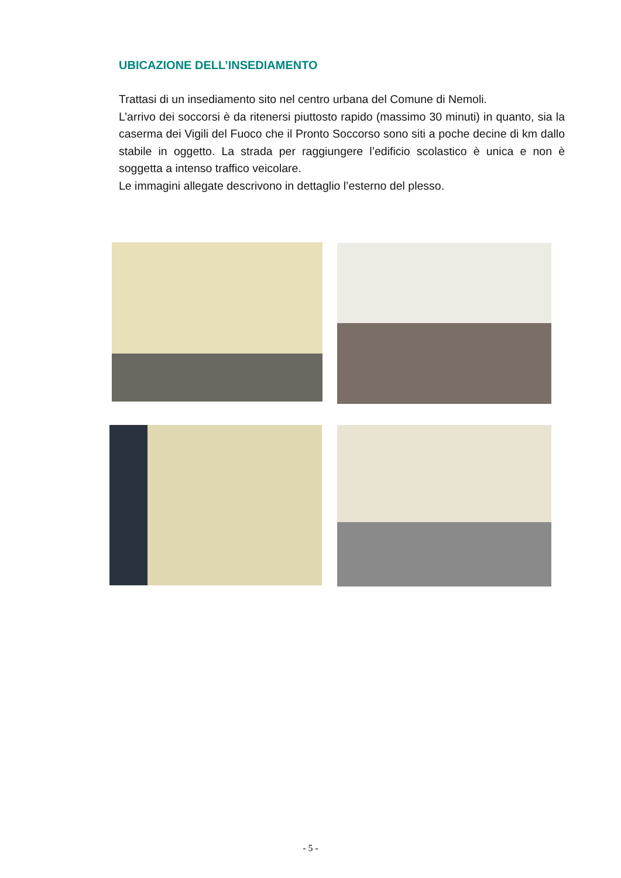UBICAZIONE DELL’INSEDIAMENTO
Trattasi di un insediamento sito nel centro urbana del Comune di Nemoli.
L’arrivo dei soccorsi è da ritenersi piuttosto rapido (massimo 30 minuti) in quanto, sia la caserma dei Vigili del Fuoco che il Pronto Soccorso sono siti a poche decine di km dallo stabile in oggetto. La strada per raggiungere l’edificio scolastico è unica e non è soggetta a intenso traffico veicolare.
Le immagini allegate descrivono in dettaglio l’esterno del plesso.
- 5 -